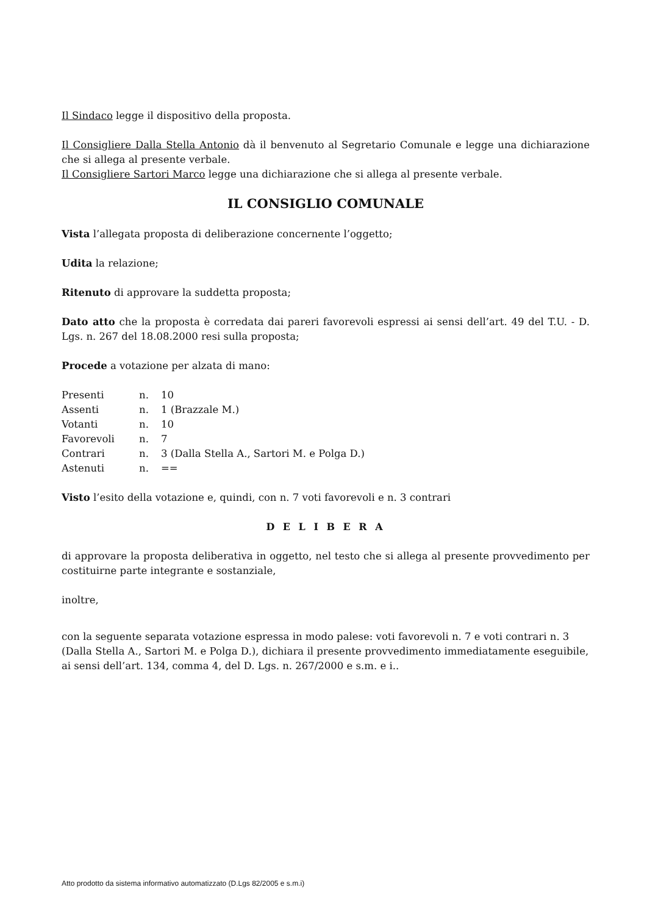Il Sindaco legge il dispositivo della proposta.
Il Consigliere Dalla Stella Antonio dà il benvenuto al Segretario Comunale e legge una dichiarazione che si allega al presente verbale.
Il Consigliere Sartori Marco legge una dichiarazione che si allega al presente verbale.
IL CONSIGLIO COMUNALE
Vista l’allegata proposta di deliberazione concernente l’oggetto;
Udita la relazione;
Ritenuto di approvare la suddetta proposta;
Dato atto che la proposta è corredata dai pareri favorevoli espressi ai sensi dell’art. 49 del T.U. - D. Lgs. n. 267 del 18.08.2000 resi sulla proposta;
Procede a votazione per alzata di mano:
| Presenti | n. | 10 |
| Assenti | n. | 1 (Brazzale M.) |
| Votanti | n. | 10 |
| Favorevoli | n. | 7 |
| Contrari | n. | 3 (Dalla Stella A., Sartori M. e Polga D.) |
| Astenuti | n. | == |
Visto l’esito della votazione e, quindi, con n. 7 voti favorevoli e n. 3 contrari
D E L I B E R A
di approvare la proposta deliberativa in oggetto, nel testo che si allega al presente provvedimento per costituirne parte integrante e sostanziale,
inoltre,
con la seguente separata votazione espressa in modo palese: voti favorevoli n. 7 e voti contrari n. 3 (Dalla Stella A., Sartori M. e Polga D.), dichiara il presente provvedimento immediatamente eseguibile, ai sensi dell’art. 134, comma 4, del D. Lgs. n. 267/2000 e s.m. e i..
Atto prodotto da sistema informativo automatizzato (D.Lgs 82/2005 e s.m.i)